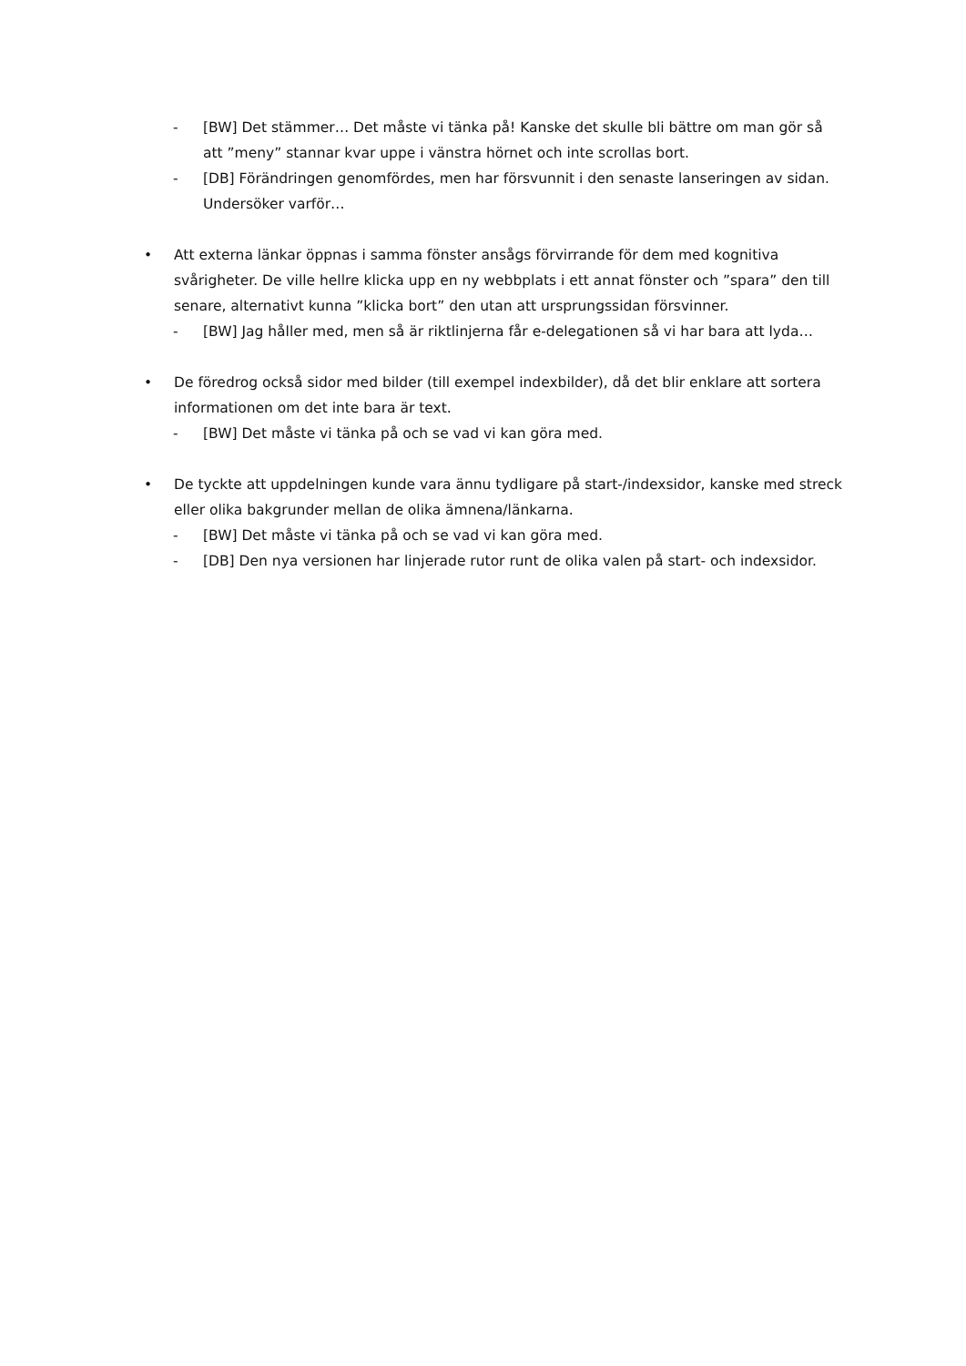- [BW] Det stämmer… Det måste vi tänka på! Kanske det skulle bli bättre om man gör så att ”meny” stannar kvar uppe i vänstra hörnet och inte scrollas bort.
- [DB] Förändringen genomfördes, men har försvunnit i den senaste lanseringen av sidan. Undersöker varför…
• Att externa länkar öppnas i samma fönster ansågs förvirrande för dem med kognitiva svårigheter. De ville hellre klicka upp en ny webbplats i ett annat fönster och ”spara” den till senare, alternativt kunna ”klicka bort” den utan att ursprungssidan försvinner.
- [BW] Jag håller med, men så är riktlinjerna får e-delegationen så vi har bara att lyda…
• De föredrog också sidor med bilder (till exempel indexbilder), då det blir enklare att sortera informationen om det inte bara är text.
- [BW] Det måste vi tänka på och se vad vi kan göra med.
• De tyckte att uppdelningen kunde vara ännu tydligare på start-/indexsidor, kanske med streck eller olika bakgrunder mellan de olika ämnena/länkarna.
- [BW] Det måste vi tänka på och se vad vi kan göra med.
- [DB] Den nya versionen har linjerade rutor runt de olika valen på start- och indexsidor.